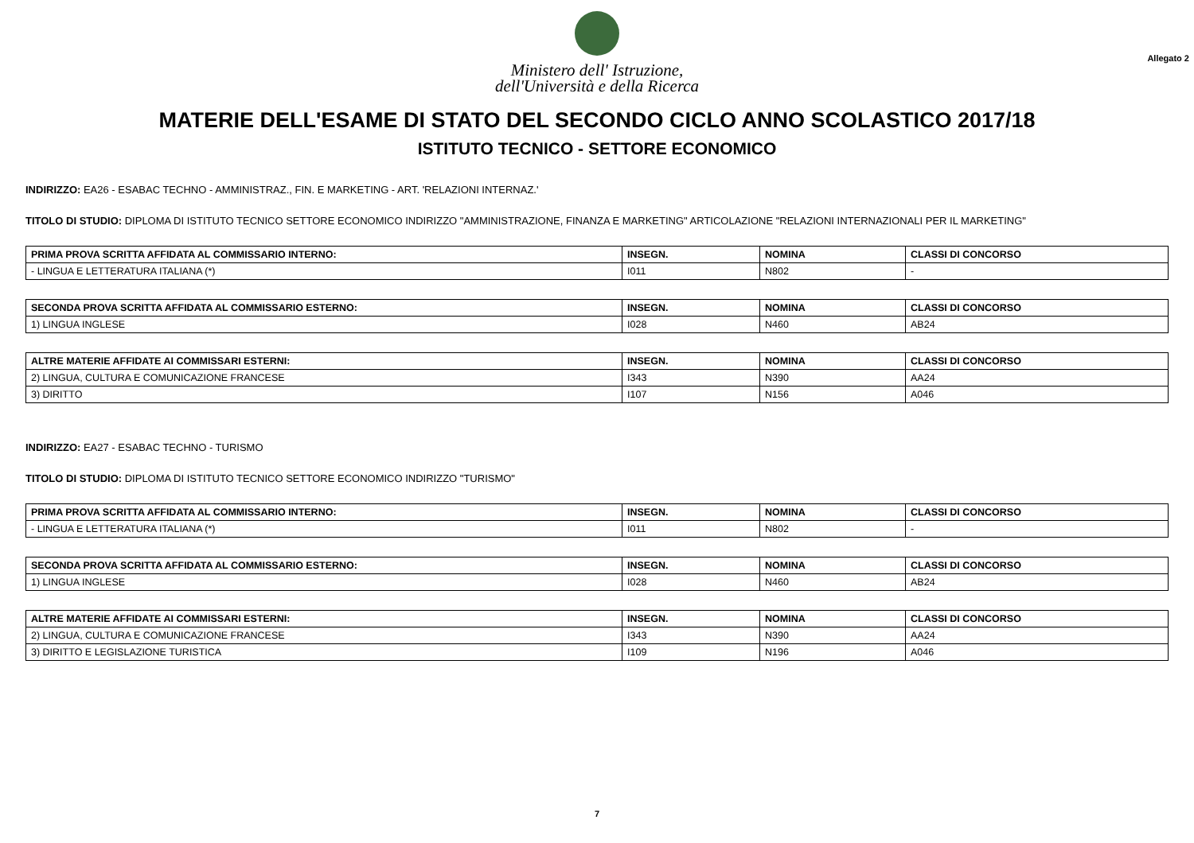Allegato 2
Ministero dell' Istruzione,
dell'Università e della Ricerca
MATERIE DELL'ESAME DI STATO DEL SECONDO CICLO ANNO SCOLASTICO 2017/18
ISTITUTO TECNICO - SETTORE ECONOMICO
INDIRIZZO: EA26 - ESABAC TECHNO - AMMINISTRAZ., FIN. E MARKETING - ART. 'RELAZIONI INTERNAZ.'
TITOLO DI STUDIO: DIPLOMA DI ISTITUTO TECNICO SETTORE ECONOMICO INDIRIZZO "AMMINISTRAZIONE, FINANZA E MARKETING" ARTICOLAZIONE "RELAZIONI INTERNAZIONALI PER IL MARKETING"
| PRIMA PROVA SCRITTA AFFIDATA AL COMMISSARIO INTERNO: | INSEGN. | NOMINA | CLASSI DI CONCORSO |
| --- | --- | --- | --- |
| - LINGUA E LETTERATURA ITALIANA (*) | I011 | N802 | - |
| SECONDA PROVA SCRITTA AFFIDATA AL COMMISSARIO ESTERNO: | INSEGN. | NOMINA | CLASSI DI CONCORSO |
| --- | --- | --- | --- |
| 1) LINGUA INGLESE | I028 | N460 | AB24 |
| ALTRE MATERIE AFFIDATE AI COMMISSARI ESTERNI: | INSEGN. | NOMINA | CLASSI DI CONCORSO |
| --- | --- | --- | --- |
| 2) LINGUA, CULTURA E COMUNICAZIONE FRANCESE | I343 | N390 | AA24 |
| 3) DIRITTO | I107 | N156 | A046 |
INDIRIZZO: EA27 - ESABAC TECHNO - TURISMO
TITOLO DI STUDIO: DIPLOMA DI ISTITUTO TECNICO SETTORE ECONOMICO INDIRIZZO "TURISMO"
| PRIMA PROVA SCRITTA AFFIDATA AL COMMISSARIO INTERNO: | INSEGN. | NOMINA | CLASSI DI CONCORSO |
| --- | --- | --- | --- |
| - LINGUA E LETTERATURA ITALIANA (*) | I011 | N802 | - |
| SECONDA PROVA SCRITTA AFFIDATA AL COMMISSARIO ESTERNO: | INSEGN. | NOMINA | CLASSI DI CONCORSO |
| --- | --- | --- | --- |
| 1) LINGUA INGLESE | I028 | N460 | AB24 |
| ALTRE MATERIE AFFIDATE AI COMMISSARI ESTERNI: | INSEGN. | NOMINA | CLASSI DI CONCORSO |
| --- | --- | --- | --- |
| 2) LINGUA, CULTURA E COMUNICAZIONE FRANCESE | I343 | N390 | AA24 |
| 3) DIRITTO E LEGISLAZIONE TURISTICA | I109 | N196 | A046 |
7